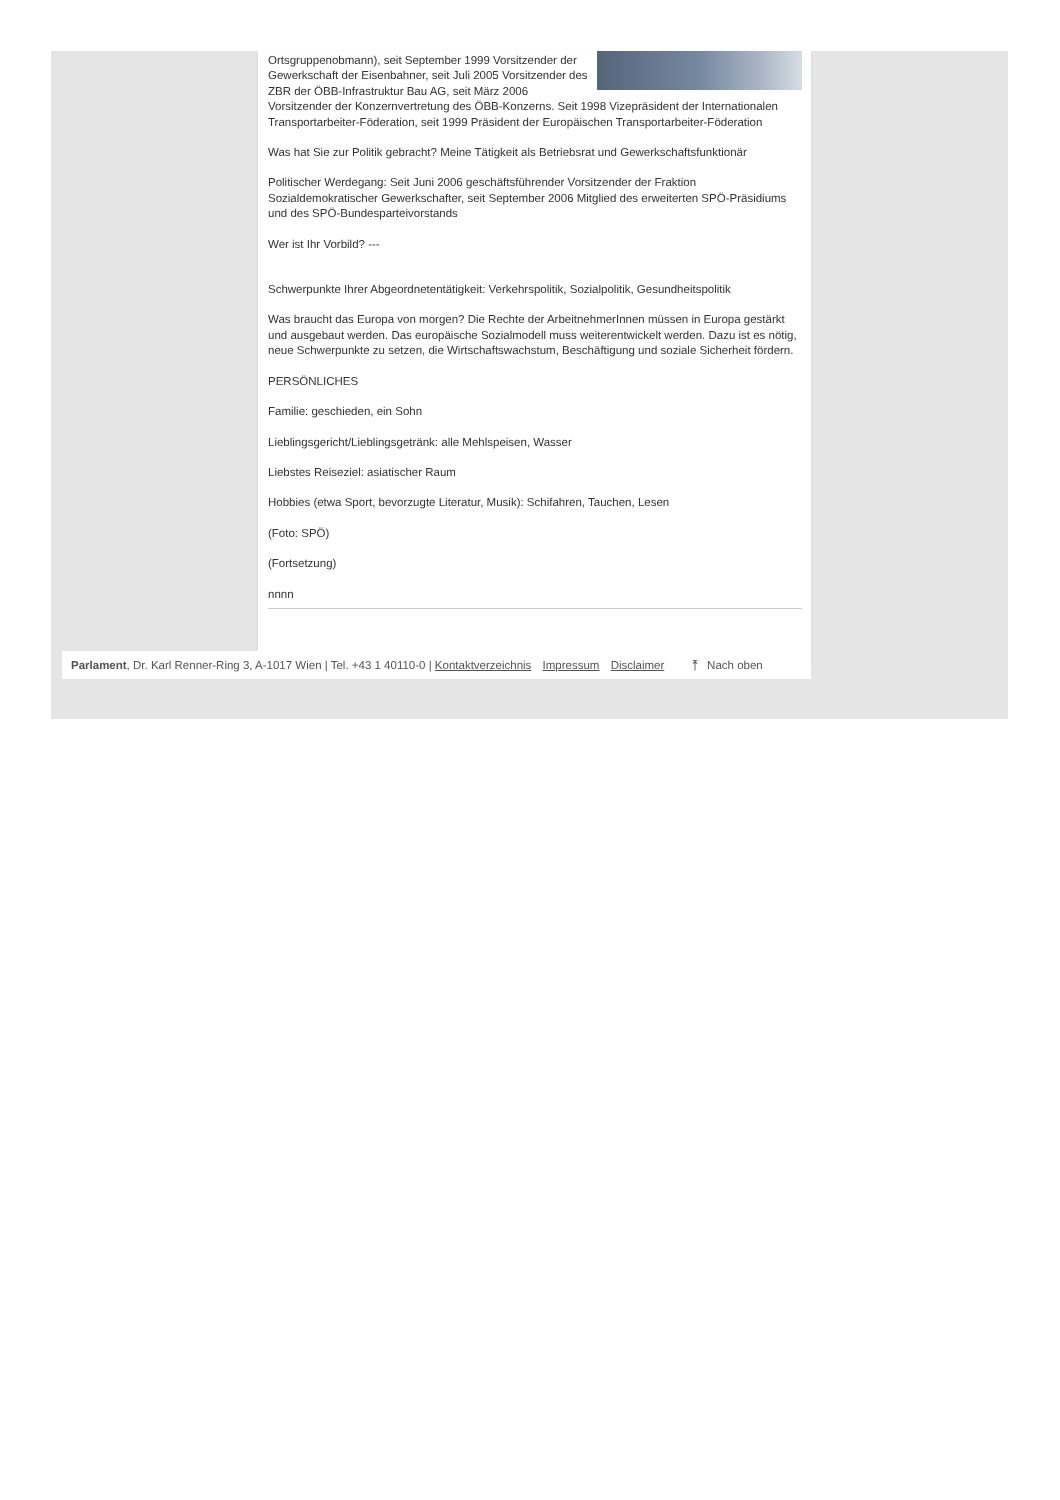Ortsgruppenobmann), seit September 1999 Vorsitzender der Gewerkschaft der Eisenbahner, seit Juli 2005 Vorsitzender des ZBR der ÖBB-Infrastruktur Bau AG, seit März 2006 Vorsitzender der Konzernvertretung des ÖBB-Konzerns. Seit 1998 Vizepräsident der Internationalen Transportarbeiter-Föderation, seit 1999 Präsident der Europäischen Transportarbeiter-Föderation
Was hat Sie zur Politik gebracht? Meine Tätigkeit als Betriebsrat und Gewerkschaftsfunktionär
Politischer Werdegang: Seit Juni 2006 geschäftsführender Vorsitzender der Fraktion Sozialdemokratischer Gewerkschafter, seit September 2006 Mitglied des erweiterten SPÖ-Präsidiums und des SPÖ-Bundesparteivorstands
Wer ist Ihr Vorbild? ---
Schwerpunkte Ihrer Abgeordnetentätigkeit: Verkehrspolitik, Sozialpolitik, Gesundheitspolitik
Was braucht das Europa von morgen? Die Rechte der ArbeitnehmerInnen müssen in Europa gestärkt und ausgebaut werden. Das europäische Sozialmodell muss weiterentwickelt werden. Dazu ist es nötig, neue Schwerpunkte zu setzen, die Wirtschaftswachstum, Beschäftigung und soziale Sicherheit fördern.
PERSÖNLICHES
Familie: geschieden, ein Sohn
Lieblingsgericht/Lieblingsgetränk: alle Mehlspeisen, Wasser
Liebstes Reiseziel: asiatischer Raum
Hobbies (etwa Sport, bevorzugte Literatur, Musik): Schifahren, Tauchen, Lesen
(Foto: SPÖ)
(Fortsetzung)
nnnn
Parlament, Dr. Karl Renner-Ring 3, A-1017 Wien | Tel. +43 1 40110-0 | Kontaktverzeichnis Impressum Disclaimer ⤒ Nach oben